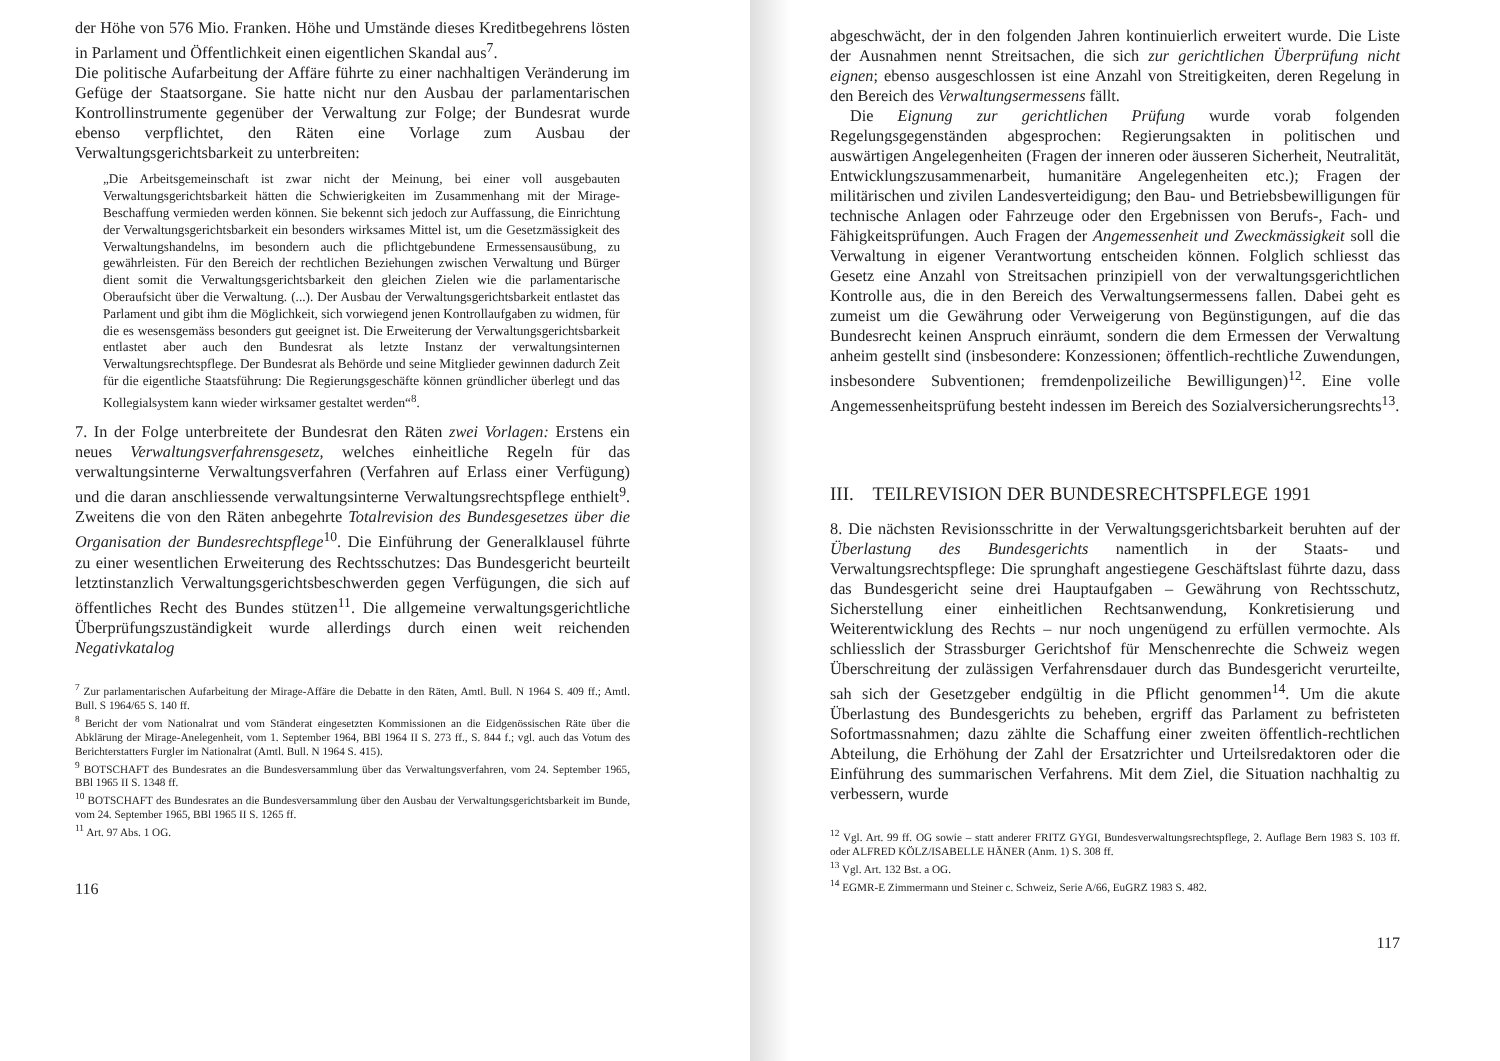der Höhe von 576 Mio. Franken. Höhe und Umstände dieses Kreditbegehrens lösten in Parlament und Öffentlichkeit einen eigentlichen Skandal aus<sup>7</sup>.
Die politische Aufarbeitung der Affäre führte zu einer nachhaltigen Veränderung im Gefüge der Staatsorgane. Sie hatte nicht nur den Ausbau der parlamentarischen Kontrollinstrumente gegenüber der Verwaltung zur Folge; der Bundesrat wurde ebenso verpflichtet, den Räten eine Vorlage zum Ausbau der Verwaltungsgerichtsbarkeit zu unterbreiten:
„Die Arbeitsgemeinschaft ist zwar nicht der Meinung, bei einer voll ausgebauten Verwaltungsgerichtsbarkeit hätten die Schwierigkeiten im Zusammenhang mit der Mirage-Beschaffung vermieden werden können. Sie bekennt sich jedoch zur Auffassung, die Einrichtung der Verwaltungsgerichtsbarkeit ein besonders wirksames Mittel ist, um die Gesetzmässigkeit des Verwaltungshandelns, im besondern auch die pflichtgebundene Ermessensausübung, zu gewährleisten. Für den Bereich der rechtlichen Beziehungen zwischen Verwaltung und Bürger dient somit die Verwaltungsgerichtsbarkeit den gleichen Zielen wie die parlamentarische Oberaufsicht über die Verwaltung. (...). Der Ausbau der Verwaltungsgerichtsbarkeit entlastet das Parlament und gibt ihm die Möglichkeit, sich vorwiegend jenen Kontrollaufgaben zu widmen, für die es wesensgemäss besonders gut geeignet ist. Die Erweiterung der Verwaltungsgerichtsbarkeit entlastet aber auch den Bundesrat als letzte Instanz der verwaltungsinternen Verwaltungsrechtspflege. Der Bundesrat als Behörde und seine Mitglieder gewinnen dadurch Zeit für die eigentliche Staatsführung: Die Regierungsgeschäfte können gründlicher überlegt und das Kollegialsystem kann wieder wirksamer gestaltet werden“<sup>8</sup>.
7. In der Folge unterbreitete der Bundesrat den Räten zwei Vorlagen: Erstens ein neues Verwaltungsverfahrensgesetz, welches einheitliche Regeln für das verwaltungsinterne Verwaltungsverfahren (Verfahren auf Erlass einer Verfügung) und die daran anschliessende verwaltungsinterne Verwaltungsrechtspflege enthielt<sup>9</sup>. Zweitens die von den Räten anbegehrte Totalrevision des Bundesgesetzes über die Organisation der Bundesrechtspflege<sup>10</sup>. Die Einführung der Generalklausel führte zu einer wesentlichen Erweiterung des Rechtsschutzes: Das Bundesgericht beurteilt letztinstanzlich Verwaltungsgerichtsbeschwerden gegen Verfügungen, die sich auf öffentliches Recht des Bundes stützen<sup>11</sup>. Die allgemeine verwaltungsgerichtliche Überprüfungszuständigkeit wurde allerdings durch einen weit reichenden Negativkatalog
<sup>7</sup> Zur parlamentarischen Aufarbeitung der Mirage-Affäre die Debatte in den Räten, Amtl. Bull. N 1964 S. 409 ff.; Amtl. Bull. S 1964/65 S. 140 ff.
<sup>8</sup> Bericht der vom Nationalrat und vom Ständerat eingesetzten Kommissionen an die Eidgenössischen Räte über die Abklärung der Mirage-Anelegenheit, vom 1. September 1964, BBl 1964 II S. 273 ff., S. 844 f.; vgl. auch das Votum des Berichterstatters Furgler im Nationalrat (Amtl. Bull. N 1964 S. 415).
<sup>9</sup> BOTSCHAFT des Bundesrates an die Bundesversammlung über das Verwaltungsverfahren, vom 24. September 1965, BBl 1965 II S. 1348 ff.
<sup>10</sup> BOTSCHAFT des Bundesrates an die Bundesversammlung über den Ausbau der Verwaltungsgerichtsbarkeit im Bunde, vom 24. September 1965, BBl 1965 II S. 1265 ff.
<sup>11</sup> Art. 97 Abs. 1 OG.
116
abgeschwächt, der in den folgenden Jahren kontinuierlich erweitert wurde. Die Liste der Ausnahmen nennt Streitsachen, die sich zur gerichtlichen Überprüfung nicht eignen; ebenso ausgeschlossen ist eine Anzahl von Streitigkeiten, deren Regelung in den Bereich des Verwaltungsermessens fällt.
Die Eignung zur gerichtlichen Prüfung wurde vorab folgenden Regelungsgegenständen abgesprochen: Regierungsakten in politischen und auswärtigen Angelegenheiten (Fragen der inneren oder äusseren Sicherheit, Neutralität, Entwicklungszusammenarbeit, humanitäre Angelegenheiten etc.); Fragen der militärischen und zivilen Landesverteidigung; den Bau- und Betriebsbewilligungen für technische Anlagen oder Fahrzeuge oder den Ergebnissen von Berufs-, Fach- und Fähigkeitsprüfungen. Auch Fragen der Angemessenheit und Zweckmässigkeit soll die Verwaltung in eigener Verantwortung entscheiden können. Folglich schliesst das Gesetz eine Anzahl von Streitsachen prinzipiell von der verwaltungsgerichtlichen Kontrolle aus, die in den Bereich des Verwaltungsermessens fallen. Dabei geht es zumeist um die Gewährung oder Verweigerung von Begünstigungen, auf die das Bundesrecht keinen Anspruch einräumt, sondern die dem Ermessen der Verwaltung anheim gestellt sind (insbesondere: Konzessionen; öffentlich-rechtliche Zuwendungen, insbesondere Subventionen; fremdenpolizeiliche Bewilligungen)<sup>12</sup>. Eine volle Angemessenheitsprüfung besteht indessen im Bereich des Sozialversicherungsrechts<sup>13</sup>.
III. TEILREVISION DER BUNDESRECHTSPFLEGE 1991
8. Die nächsten Revisionsschritte in der Verwaltungsgerichtsbarkeit beruhten auf der Überlastung des Bundesgerichts namentlich in der Staats- und Verwaltungsrechtspflege: Die sprunghaft angestiegene Geschäftslast führte dazu, dass das Bundesgericht seine drei Hauptaufgaben – Gewährung von Rechtsschutz, Sicherstellung einer einheitlichen Rechtsanwendung, Konkretisierung und Weiterentwicklung des Rechts – nur noch ungenügend zu erfüllen vermochte. Als schliesslich der Strassburger Gerichtshof für Menschenrechte die Schweiz wegen Überschreitung der zulässigen Verfahrensdauer durch das Bundesgericht verurteilte, sah sich der Gesetzgeber endgültig in die Pflicht genommen<sup>14</sup>. Um die akute Überlastung des Bundesgerichts zu beheben, ergriff das Parlament zu befristeten Sofortmassnahmen; dazu zählte die Schaffung einer zweiten öffentlich-rechtlichen Abteilung, die Erhöhung der Zahl der Ersatzrichter und Urteilsredaktoren oder die Einführung des summarischen Verfahrens. Mit dem Ziel, die Situation nachhaltig zu verbessern, wurde
<sup>12</sup> Vgl. Art. 99 ff. OG sowie – statt anderer FRITZ GYGI, Bundesverwaltungsrechtspflege, 2. Auflage Bern 1983 S. 103 ff. oder ALFRED KÖLZ/ISABELLE HÄNER (Anm. 1) S. 308 ff.
<sup>13</sup> Vgl. Art. 132 Bst. a OG.
<sup>14</sup> EGMR-E Zimmermann und Steiner c. Schweiz, Serie A/66, EuGRZ 1983 S. 482.
117